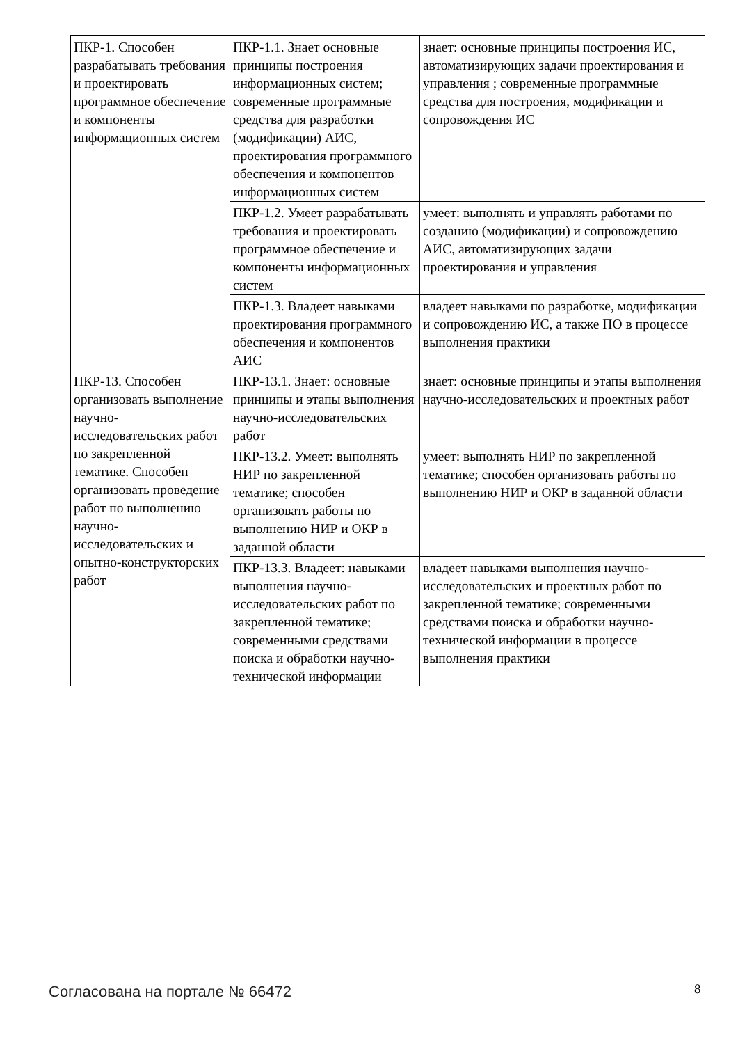| ПКР-1. Способен разрабатывать требования и проектировать программное обеспечение и компоненты информационных систем | ПКР-1.1. Знает основные принципы построения информационных систем; современные программные средства для разработки (модификации) АИС, проектирования программного обеспечения и компонентов информационных систем | знает: основные принципы построения ИС, автоматизирующих задачи проектирования и управления ; современные программные средства для построения, модификации и сопровождения ИС |
| | ПКР-1.2. Умеет разрабатывать требования и проектировать программное обеспечение и компоненты информационных систем | умеет: выполнять и управлять работами по созданию (модификации) и сопровождению АИС, автоматизирующих задачи проектирования и управления |
| | ПКР-1.3. Владеет навыками проектирования программного обеспечения и компонентов АИС | владеет навыками по разработке, модификации и сопровождению ИС, а также ПО в процессе выполнения практики |
| ПКР-13. Способен организовать выполнение научно-исследовательских работ по закрепленной тематике. Способен организовать проведение работ по выполнению научно-исследовательских и опытно-конструкторских работ | ПКР-13.1. Знает: основные принципы и этапы выполнения научно-исследовательских работ | знает: основные принципы и этапы выполнения научно-исследовательских и проектных работ |
| | ПКР-13.2. Умеет: выполнять НИР по закрепленной тематике; способен организовать работы по выполнению НИР и ОКР в заданной области | умеет: выполнять НИР по закрепленной тематике; способен организовать работы по выполнению НИР и ОКР в заданной области |
| | ПКР-13.3. Владеет: навыками выполнения научно-исследовательских работ по закрепленной тематике; современными средствами поиска и обработки научно-технической информации | владеет навыками выполнения научно-исследовательских и проектных работ по закрепленной тематике; современными средствами поиска и обработки научно-технической информации в процессе выполнения практики |
Согласована на портале № 66472 8